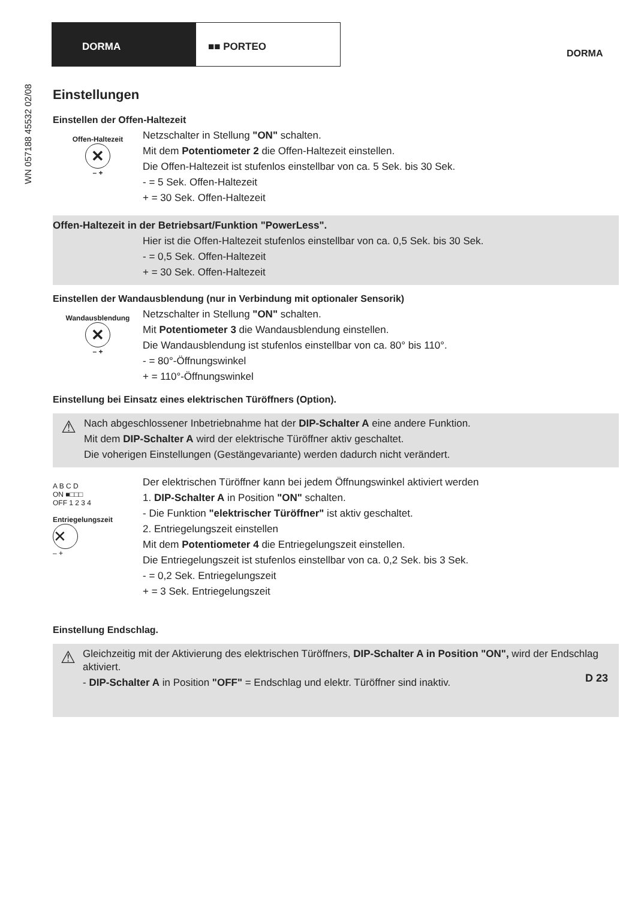DORMA ■■ PORTEO
DORMA
WN 057188 45532 02/08
Einstellungen
Einstellen der Offen-Haltezeit
Offen-Haltezeit
✕
– +
Netzschalter in Stellung "ON" schalten.
Mit dem Potentiometer 2 die Offen-Haltezeit einstellen.
Die Offen-Haltezeit ist stufenlos einstellbar von ca. 5 Sek. bis 30 Sek.
- = 5 Sek. Offen-Haltezeit
+ = 30 Sek. Offen-Haltezeit
Offen-Haltezeit in der Betriebsart/Funktion "PowerLess".
Hier ist die Offen-Haltezeit stufenlos einstellbar von ca. 0,5 Sek. bis 30 Sek.
- = 0,5 Sek. Offen-Haltezeit
+ = 30 Sek. Offen-Haltezeit
Einstellen der Wandausblendung (nur in Verbindung mit optionaler Sensorik)
Wandausblendung
✕
– +
Netzschalter in Stellung "ON" schalten.
Mit Potentiometer 3 die Wandausblendung einstellen.
Die Wandausblendung ist stufenlos einstellbar von ca. 80° bis 110°.
- = 80°-Öffnungswinkel
+ = 110°-Öffnungswinkel
Einstellung bei Einsatz eines elektrischen Türöffners (Option).
⚠
Nach abgeschlossener Inbetriebnahme hat der DIP-Schalter A eine andere Funktion.
Mit dem DIP-Schalter A wird der elektrische Türöffner aktiv geschaltet.
Die voherigen Einstellungen (Gestängevariante) werden dadurch nicht verändert.
A B C D
ON ■□□□
OFF 1 2 3 4
Entriegelungszeit
✕
– +
Der elektrischen Türöffner kann bei jedem Öffnungswinkel aktiviert werden
1. DIP-Schalter A in Position "ON" schalten.
- Die Funktion "elektrischer Türöffner" ist aktiv geschaltet.
2. Entriegelungszeit einstellen
Mit dem Potentiometer 4 die Entriegelungszeit einstellen.
Die Entriegelungszeit ist stufenlos einstellbar von ca. 0,2 Sek. bis 3 Sek.
- = 0,2 Sek. Entriegelungszeit
+ = 3 Sek. Entriegelungszeit
Einstellung Endschlag.
⚠
Gleichzeitig mit der Aktivierung des elektrischen Türöffners, DIP-Schalter A in Position "ON", wird der Endschlag aktiviert.
- DIP-Schalter A in Position "OFF" = Endschlag und elektr. Türöffner sind inaktiv.
D 23